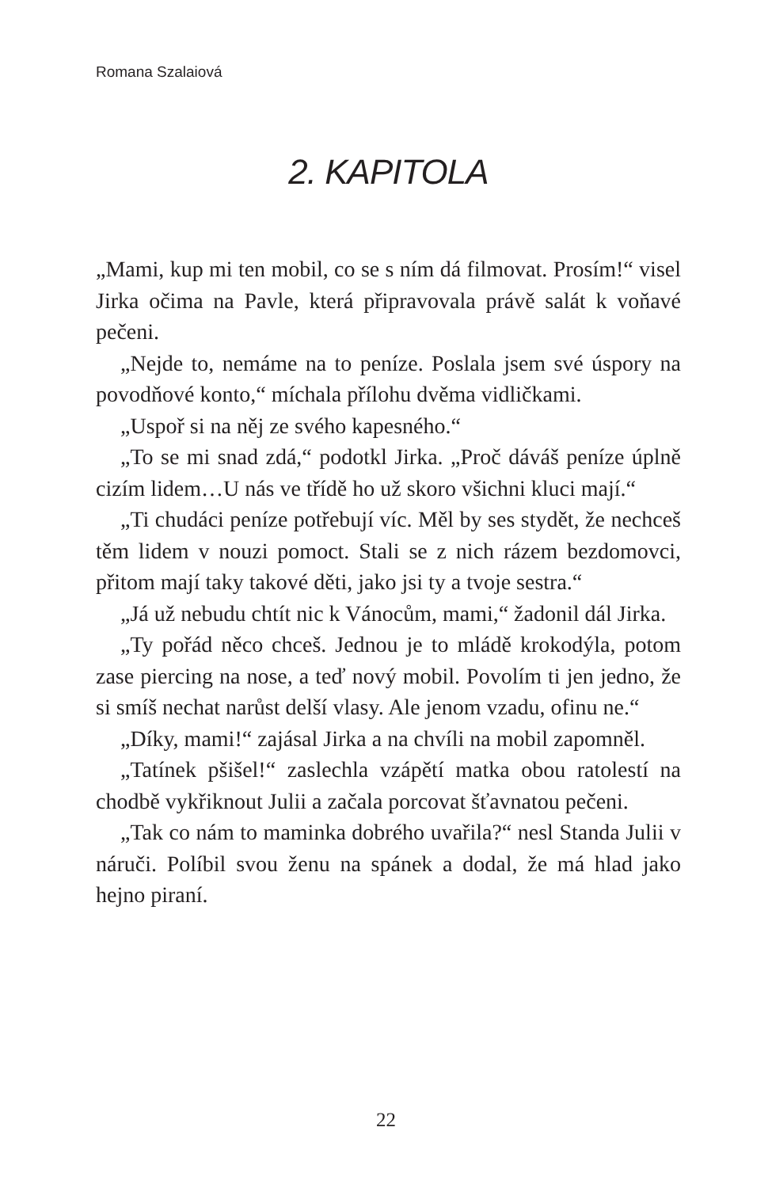Romana Szalaiová
2. KAPITOLA
„Mami, kup mi ten mobil, co se s ním dá filmovat. Prosím!“ visel Jirka očima na Pavle, která připravovala právě salát k voňavé pečeni.
„Nejde to, nemáme na to peníze. Poslala jsem své úspory na povodňové konto,“ míchala přílohu dvěma vidličkami.
„Uspoř si na něj ze svého kapesného.“
„To se mi snad zdá,“ podotkl Jirka. „Proč dáváš peníze úplně cizím lidem…U nás ve třídě ho už skoro všichni kluci mají.“
„Ti chudáci peníze potřebují víc. Měl by ses stydět, že nechceš těm lidem v nouzi pomoct. Stali se z nich rázem bezdomovci, přitom mají taky takové děti, jako jsi ty a tvoje sestra.“
„Já už nebudu chtít nic k Vánocům, mami,“ žadonil dál Jirka.
„Ty pořád něco chceš. Jednou je to mládě krokodýla, potom zase piercing na nose, a teď nový mobil. Povolím ti jen jedno, že si smíš nechat narůst delší vlasy. Ale jenom vzadu, ofinu ne.“
„Díky, mami!“ zajásal Jirka a na chvíli na mobil zapomněl.
„Tatínek pšišel!“ zaslechla vzápětí matka obou ratolestí na chodbě vykřiknout Julii a začala porcovat šťavnatou pečeni.
„Tak co nám to maminka dobrého uvařila?“ nesl Standa Julii v náruči. Políbil svou ženu na spánek a dodal, že má hlad jako hejno piraní.
22